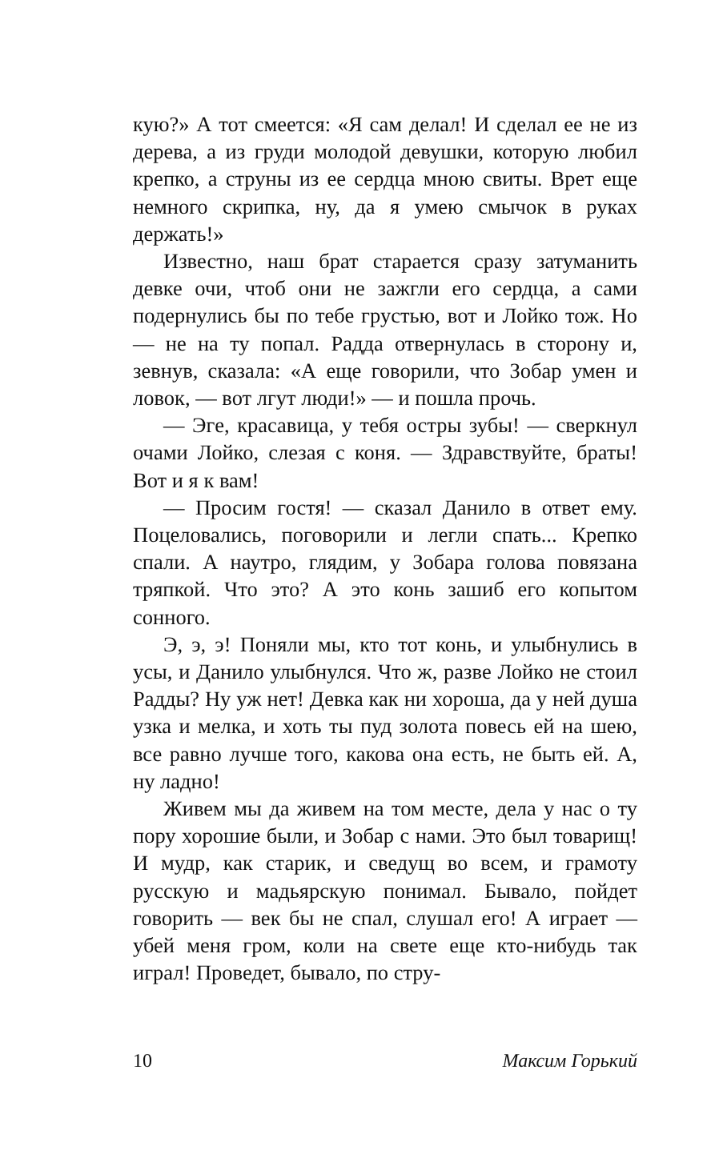кую?» А тот смеется: «Я сам делал! И сделал ее не из дерева, а из груди молодой девушки, которую любил крепко, а струны из ее сердца мною свиты. Врет еще немного скрипка, ну, да я умею смычок в руках держать!»
Известно, наш брат старается сразу затуманить девке очи, чтоб они не зажгли его сердца, а сами подернулись бы по тебе грустью, вот и Лойко тож. Но — не на ту попал. Радда отвернулась в сторону и, зевнув, сказала: «А еще говорили, что Зобар умен и ловок, — вот лгут люди!» — и пошла прочь.
— Эге, красавица, у тебя остры зубы! — сверкнул очами Лойко, слезая с коня. — Здравствуйте, браты! Вот и я к вам!
— Просим гостя! — сказал Данило в ответ ему. Поцеловались, поговорили и легли спать... Крепко спали. А наутро, глядим, у Зобара голова повязана тряпкой. Что это? А это конь зашиб его копытом сонного.
Э, э, э! Поняли мы, кто тот конь, и улыбнулись в усы, и Данило улыбнулся. Что ж, разве Лойко не стоил Радды? Ну уж нет! Девка как ни хороша, да у ней душа узка и мелка, и хоть ты пуд золота повесь ей на шею, все равно лучше того, какова она есть, не быть ей. А, ну ладно!
Живем мы да живем на том месте, дела у нас о ту пору хорошие были, и Зобар с нами. Это был товарищ! И мудр, как старик, и сведущ во всем, и грамоту русскую и мадьярскую понимал. Бывало, пойдет говорить — век бы не спал, слушал его! А играет — убей меня гром, коли на свете еще кто-нибудь так играл! Проведет, бывало, по стру-
10 Максим Горький